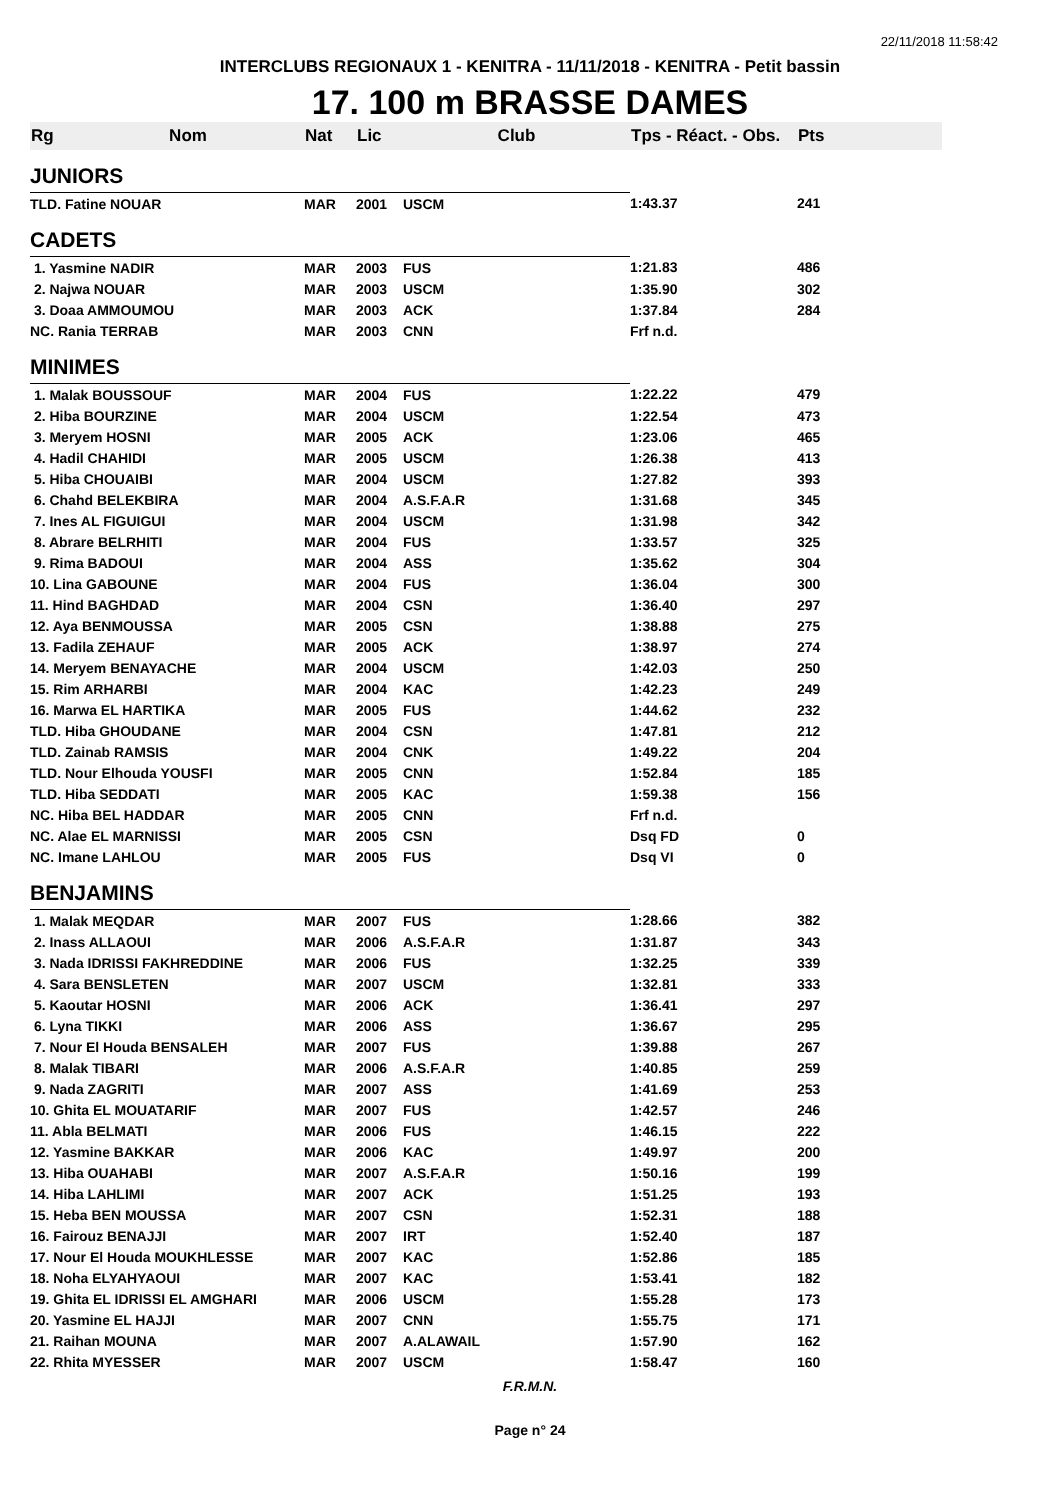22/11/2018 11:58:42
INTERCLUBS REGIONAUX 1 - KENITRA - 11/11/2018 - KENITRA - Petit bassin
17. 100 m BRASSE DAMES
| Rg | Nom | Nat | Lic | Club | Tps - Réact. - Obs. | Pts |
| --- | --- | --- | --- | --- | --- | --- |
| JUNIORS | | | | | | |
| TLD. Fatine NOUAR | | MAR | 2001 | USCM | 1:43.37 | 241 |
| CADETS | | | | | | |
| 1. Yasmine NADIR | | MAR | 2003 | FUS | 1:21.83 | 486 |
| 2. Najwa NOUAR | | MAR | 2003 | USCM | 1:35.90 | 302 |
| 3. Doaa AMMOUMOU | | MAR | 2003 | ACK | 1:37.84 | 284 |
| NC. Rania TERRAB | | MAR | 2003 | CNN | Frf n.d. | |
| MINIMES | | | | | | |
| 1. Malak BOUSSOUF | | MAR | 2004 | FUS | 1:22.22 | 479 |
| 2. Hiba BOURZINE | | MAR | 2004 | USCM | 1:22.54 | 473 |
| 3. Meryem HOSNI | | MAR | 2005 | ACK | 1:23.06 | 465 |
| 4. Hadil CHAHIDI | | MAR | 2005 | USCM | 1:26.38 | 413 |
| 5. Hiba CHOUAIBI | | MAR | 2004 | USCM | 1:27.82 | 393 |
| 6. Chahd BELEKBIRA | | MAR | 2004 | A.S.F.A.R | 1:31.68 | 345 |
| 7. Ines AL FIGUIGUI | | MAR | 2004 | USCM | 1:31.98 | 342 |
| 8. Abrare BELRHITI | | MAR | 2004 | FUS | 1:33.57 | 325 |
| 9. Rima BADOUI | | MAR | 2004 | ASS | 1:35.62 | 304 |
| 10. Lina GABOUNE | | MAR | 2004 | FUS | 1:36.04 | 300 |
| 11. Hind BAGHDAD | | MAR | 2004 | CSN | 1:36.40 | 297 |
| 12. Aya BENMOUSSA | | MAR | 2005 | CSN | 1:38.88 | 275 |
| 13. Fadila ZEHAUF | | MAR | 2005 | ACK | 1:38.97 | 274 |
| 14. Meryem BENAYACHE | | MAR | 2004 | USCM | 1:42.03 | 250 |
| 15. Rim ARHARBI | | MAR | 2004 | KAC | 1:42.23 | 249 |
| 16. Marwa EL HARTIKA | | MAR | 2005 | FUS | 1:44.62 | 232 |
| TLD. Hiba GHOUDANE | | MAR | 2004 | CSN | 1:47.81 | 212 |
| TLD. Zainab RAMSIS | | MAR | 2004 | CNK | 1:49.22 | 204 |
| TLD. Nour Elhouda YOUSFI | | MAR | 2005 | CNN | 1:52.84 | 185 |
| TLD. Hiba SEDDATI | | MAR | 2005 | KAC | 1:59.38 | 156 |
| NC. Hiba BEL HADDAR | | MAR | 2005 | CNN | Frf n.d. | |
| NC. Alae EL MARNISSI | | MAR | 2005 | CSN | Dsq FD | 0 |
| NC. Imane LAHLOU | | MAR | 2005 | FUS | Dsq VI | 0 |
| BENJAMINS | | | | | | |
| 1. Malak MEQDAR | | MAR | 2007 | FUS | 1:28.66 | 382 |
| 2. Inass ALLAOUI | | MAR | 2006 | A.S.F.A.R | 1:31.87 | 343 |
| 3. Nada IDRISSI FAKHREDDINE | | MAR | 2006 | FUS | 1:32.25 | 339 |
| 4. Sara BENSLETEN | | MAR | 2007 | USCM | 1:32.81 | 333 |
| 5. Kaoutar HOSNI | | MAR | 2006 | ACK | 1:36.41 | 297 |
| 6. Lyna TIKKI | | MAR | 2006 | ASS | 1:36.67 | 295 |
| 7. Nour El Houda BENSALEH | | MAR | 2007 | FUS | 1:39.88 | 267 |
| 8. Malak TIBARI | | MAR | 2006 | A.S.F.A.R | 1:40.85 | 259 |
| 9. Nada ZAGRITI | | MAR | 2007 | ASS | 1:41.69 | 253 |
| 10. Ghita EL MOUATARIF | | MAR | 2007 | FUS | 1:42.57 | 246 |
| 11. Abla BELMATI | | MAR | 2006 | FUS | 1:46.15 | 222 |
| 12. Yasmine BAKKAR | | MAR | 2006 | KAC | 1:49.97 | 200 |
| 13. Hiba OUAHABI | | MAR | 2007 | A.S.F.A.R | 1:50.16 | 199 |
| 14. Hiba LAHLIMI | | MAR | 2007 | ACK | 1:51.25 | 193 |
| 15. Heba BEN MOUSSA | | MAR | 2007 | CSN | 1:52.31 | 188 |
| 16. Fairouz BENAJJI | | MAR | 2007 | IRT | 1:52.40 | 187 |
| 17. Nour El Houda MOUKHLESSE | | MAR | 2007 | KAC | 1:52.86 | 185 |
| 18. Noha ELYAHYAOUI | | MAR | 2007 | KAC | 1:53.41 | 182 |
| 19. Ghita EL IDRISSI EL AMGHARI | | MAR | 2006 | USCM | 1:55.28 | 173 |
| 20. Yasmine EL HAJJI | | MAR | 2007 | CNN | 1:55.75 | 171 |
| 21. Raihan MOUNA | | MAR | 2007 | A.ALAWAIL | 1:57.90 | 162 |
| 22. Rhita MYESSER | | MAR | 2007 | USCM | 1:58.47 | 160 |
F.R.M.N.
Page n° 24